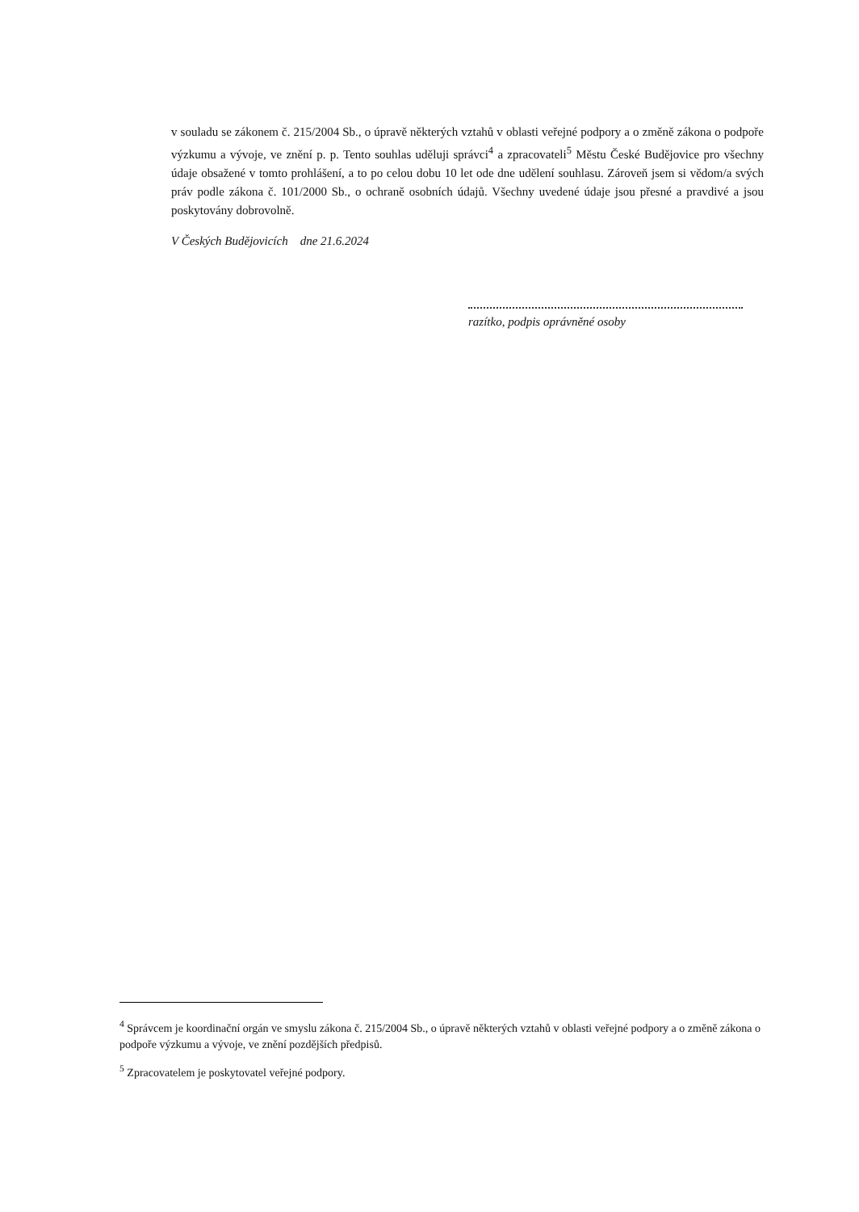v souladu se zákonem č. 215/2004 Sb., o úpravě některých vztahů v oblasti veřejné podpory a o změně zákona o podpoře výzkumu a vývoje, ve znění p. p. Tento souhlas uděluji správci<sup>4</sup> a zpracovateli<sup>5</sup> Městu České Budějovice pro všechny údaje obsažené v tomto prohlášení, a to po celou dobu 10 let ode dne udělení souhlasu. Zároveň jsem si vědom/a svých práv podle zákona č. 101/2000 Sb., o ochraně osobních údajů. Všechny uvedené údaje jsou přesné a pravdivé a jsou poskytovány dobrovolně.
V Českých Budějovicích dne 21.6.2024
razítko, podpis oprávněné osoby
<sup>4</sup> Správcem je koordinační orgán ve smyslu zákona č. 215/2004 Sb., o úpravě některých vztahů v oblasti veřejné podpory a o změně zákona o podpoře výzkumu a vývoje, ve znění pozdějších předpisů.
<sup>5</sup> Zpracovatelem je poskytovatel veřejné podpory.